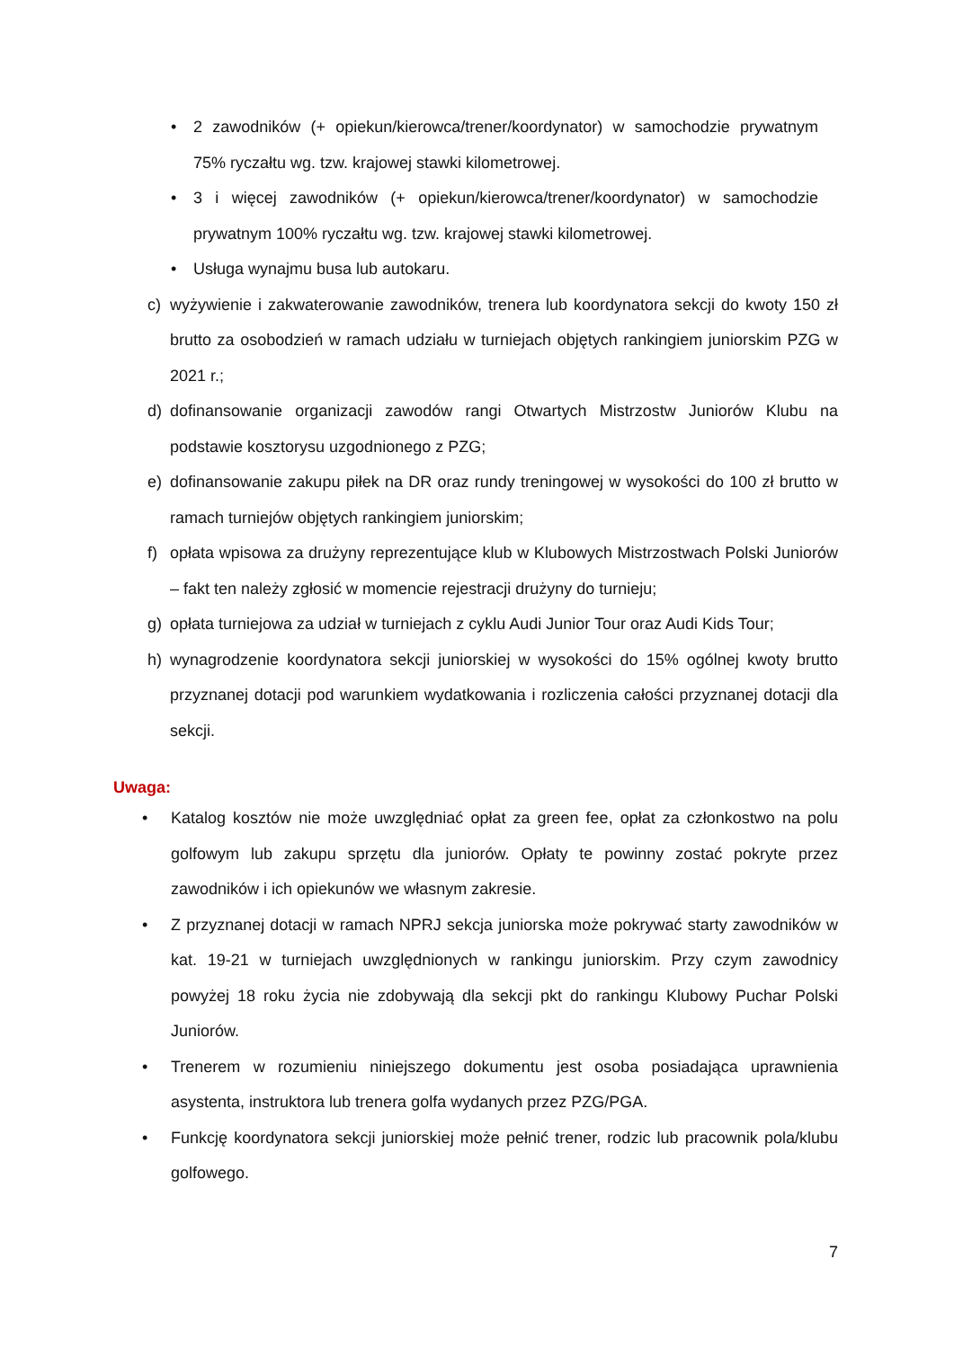• 2 zawodników (+ opiekun/kierowca/trener/koordynator) w samochodzie prywatnym 75% ryczałtu wg. tzw. krajowej stawki kilometrowej.
• 3 i więcej zawodników (+ opiekun/kierowca/trener/koordynator) w samochodzie prywatnym 100% ryczałtu wg. tzw. krajowej stawki kilometrowej.
• Usługa wynajmu busa lub autokaru.
c) wyżywienie i zakwaterowanie zawodników, trenera lub koordynatora sekcji do kwoty 150 zł brutto za osobodzień w ramach udziału w turniejach objętych rankingiem juniorskim PZG w 2021 r.;
d) dofinansowanie organizacji zawodów rangi Otwartych Mistrzostw Juniorów Klubu na podstawie kosztorysu uzgodnionego z PZG;
e) dofinansowanie zakupu piłek na DR oraz rundy treningowej w wysokości do 100 zł brutto w ramach turniejów objętych rankingiem juniorskim;
f) opłata wpisowa za drużyny reprezentujące klub w Klubowych Mistrzostwach Polski Juniorów – fakt ten należy zgłosić w momencie rejestracji drużyny do turnieju;
g) opłata turniejowa za udział w turniejach z cyklu Audi Junior Tour oraz Audi Kids Tour;
h) wynagrodzenie koordynatora sekcji juniorskiej w wysokości do 15% ogólnej kwoty brutto przyznanej dotacji pod warunkiem wydatkowania i rozliczenia całości przyznanej dotacji dla sekcji.
Uwaga:
• Katalog kosztów nie może uwzględniać opłat za green fee, opłat za członkostwo na polu golfowym lub zakupu sprzętu dla juniorów. Opłaty te powinny zostać pokryte przez zawodników i ich opiekunów we własnym zakresie.
• Z przyznanej dotacji w ramach NPRJ sekcja juniorska może pokrywać starty zawodników w kat. 19-21 w turniejach uwzględnionych w rankingu juniorskim. Przy czym zawodnicy powyżej 18 roku życia nie zdobywają dla sekcji pkt do rankingu Klubowy Puchar Polski Juniorów.
• Trenerem w rozumieniu niniejszego dokumentu jest osoba posiadająca uprawnienia asystenta, instruktora lub trenera golfa wydanych przez PZG/PGA.
• Funkcję koordynatora sekcji juniorskiej może pełnić trener, rodzic lub pracownik pola/klubu golfowego.
7